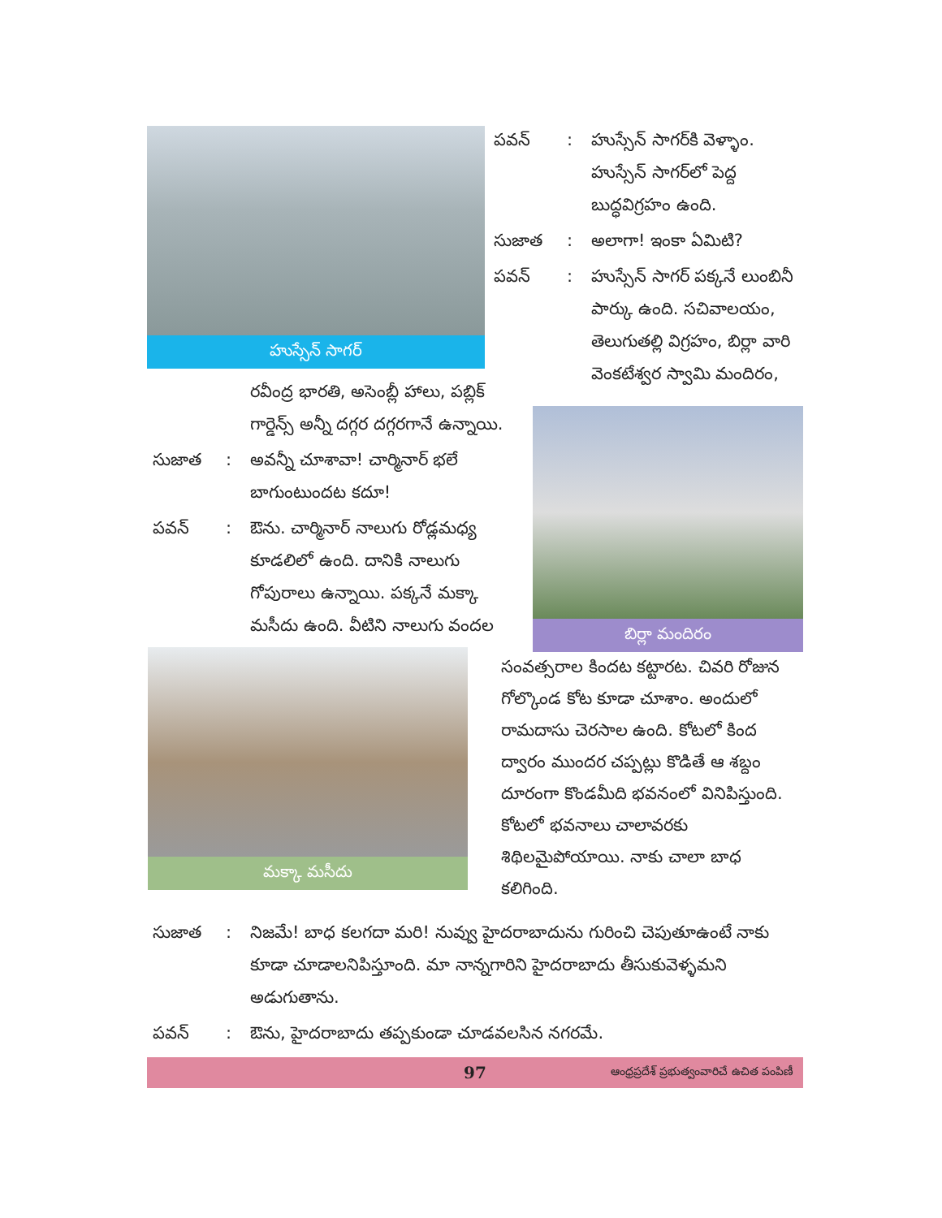హుస్సేన్ సాగర్
పవన్: హుస్సేన్ సాగర్‌కి వెళ్ళాం. హుస్సేన్ సాగర్‌లో పెద్ద బుద్ధవిగ్రహం ఉంది.
సుజాత: అలాగా! ఇంకా ఏమిటి?
పవన్: హుస్సేన్ సాగర్ పక్కనే లుంబినీ పార్కు ఉంది. సచివాలయం, తెలుగుతల్లి విగ్రహం, బిర్లా వారి వెంకటేశ్వర స్వామి మందిరం,
బిర్లా మందిరం
రవీంద్ర భారతి, అసెంబ్లీ హాలు, పబ్లిక్ గార్డెన్స్ అన్నీ దగ్గర దగ్గరగానే ఉన్నాయి.
సుజాత: అవన్నీ చూశావా! చార్మినార్ భలే బాగుంటుందట కదూ!
పవన్: ఔను. చార్మినార్ నాలుగు రోడ్లమధ్య కూడలిలో ఉంది. దానికి నాలుగు గోపురాలు ఉన్నాయి. పక్కనే మక్కా మసీదు ఉంది. వీటిని నాలుగు వందల
మక్కా మసీదు
సంవత్సరాల కిందట కట్టారట. చివరి రోజున గోల్కొండ కోట కూడా చూశాం. అందులో రామదాసు చెరసాల ఉంది. కోటలో కింద ద్వారం ముందర చప్పట్లు కొడితే ఆ శబ్దం దూరంగా కొండమీది భవనంలో వినిపిస్తుంది. కోటలో భవనాలు చాలావరకు శిథిలమైపోయాయి. నాకు చాలా బాధ కలిగింది.
సుజాత: నిజమే! బాధ కలగదా మరి! నువ్వు హైదరాబాదును గురించి చెపుతూఉంటే నాకు కూడా చూడాలనిపిస్తూంది. మా నాన్నగారిని హైదరాబాదు తీసుకువెళ్ళమని అడుగుతాను.
పవన్: ఔను, హైదరాబాదు తప్పకుండా చూడవలసిన నగరమే.
97 ఆంధ్రప్రదేశ్ ప్రభుత్వంవారిచే ఉచిత పంపిణీ